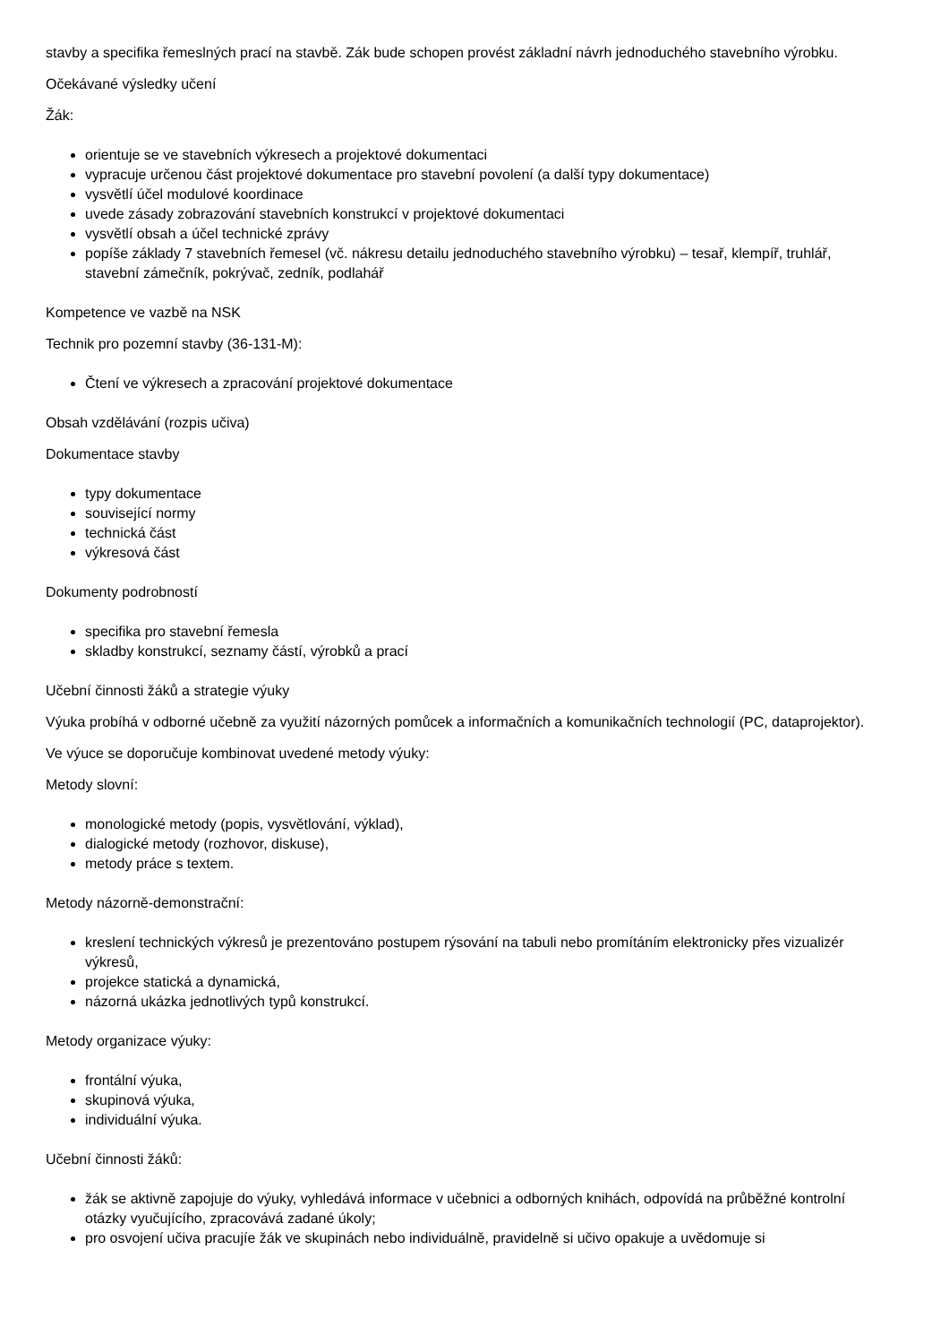stavby a specifika řemeslných prací na stavbě. Zák bude schopen provést základní návrh jednoduchého stavebního výrobku.
Očekávané výsledky učení
Žák:
orientuje se ve stavebních výkresech a projektové dokumentaci
vypracuje určenou část projektové dokumentace pro stavební povolení (a další typy dokumentace)
vysvětlí účel modulové koordinace
uvede zásady zobrazování stavebních konstrukcí v projektové dokumentaci
vysvětlí obsah a účel technické zprávy
popíše základy 7 stavebních řemesel (vč. nákresu detailu jednoduchého stavebního výrobku) – tesař, klempíř, truhlář, stavební zámečník, pokrývač, zedník, podlahář
Kompetence ve vazbě na NSK
Technik pro pozemní stavby (36-131-M):
Čtení ve výkresech a zpracování projektové dokumentace
Obsah vzdělávání (rozpis učiva)
Dokumentace stavby
typy dokumentace
související normy
technická část
výkresová část
Dokumenty podrobností
specifika pro stavební řemesla
skladby konstrukcí, seznamy částí, výrobků a prací
Učební činnosti žáků a strategie výuky
Výuka probíhá v odborné učebně za využití názorných pomůcek a informačních a komunikačních technologií (PC, dataprojektor).
Ve výuce se doporučuje kombinovat uvedené metody výuky:
Metody slovní:
monologické metody (popis, vysvětlování, výklad),
dialogické metody (rozhovor, diskuse),
metody práce s textem.
Metody názorně-demonstrační:
kreslení technických výkresů je prezentováno postupem rýsování na tabuli nebo promítáním elektronicky přes vizualizér výkresů,
projekce statická a dynamická,
názorná ukázka jednotlivých typů konstrukcí.
Metody organizace výuky:
frontální výuka,
skupinová výuka,
individuální výuka.
Učební činnosti žáků:
žák se aktivně zapojuje do výuky, vyhledává informace v učebnici a odborných knihách, odpovídá na průběžné kontrolní otázky vyučujícího, zpracovává zadané úkoly;
pro osvojení učiva pracujíe žák ve skupinách nebo individuálně, pravidelně si učivo opakuje a uvědomuje si